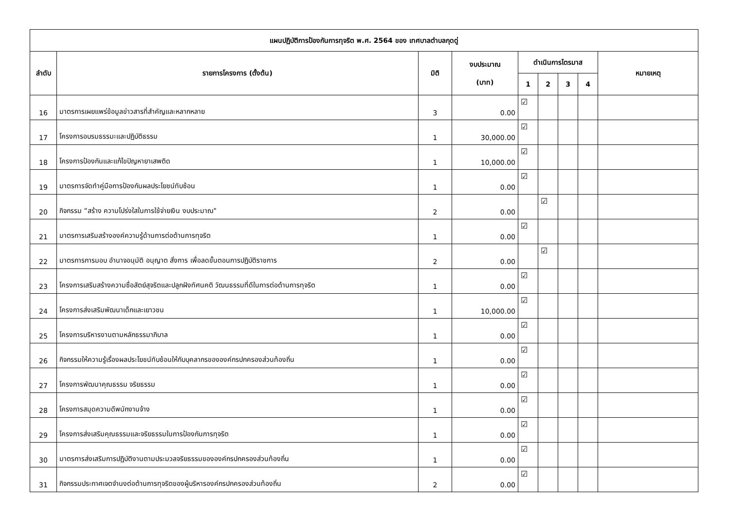| แผนปฏิบัติการป้องกันการทุจริต พ.ศ. 2564 ของ เทศบาลตำบลกุดดู่ | | | | | | | | |
| --- | --- | --- | --- | --- | --- | --- | --- | --- |
| ลำดับ | รายการโครงการ (ตั้งต้น) | มิติ | งบประมาณ (บาท) | ดำเนินการไตรมาส | | | | หมายเหตุ |
| | | | | 1 | 2 | 3 | 4 | |
| 16 | มาตรการเผยแพร่ข้อมูลข่าวสารที่สำคัญและหลากหลาย | 3 | 0.00 | ☑ | | | | |
| 17 | โครงการอบรมธรรมะและปฏิบัติธรรม | 1 | 30,000.00 | ☑ | | | | |
| 18 | โครงการป้องกันและแก้ไขปัญหายาเสพติด | 1 | 10,000.00 | ☑ | | | | |
| 19 | มาตรการจัดทำคู่มือการป้องกันผลประโยชน์ทับซ้อน | 1 | 0.00 | ☑ | | | | |
| 20 | กิจกรรม “สร้าง ความโปร่งใสในการใช้จ่ายเงิน งบประมาณ" | 2 | 0.00 | | ☑ | | | |
| 21 | มาตรการเสริมสร้างองค์ความรู้ด้านการต่อต้านการทุจริต | 1 | 0.00 | ☑ | | | | |
| 22 | มาตรการการมอบ อำนาจอนุมัติ อนุญาต สั่งการ เพื่อลดขั้นตอนการปฏิบัติราชการ | 2 | 0.00 | | ☑ | | | |
| 23 | โครงการเสริมสร้างความซื่อสัตย์สุจริตและปลูกฝังทัศนคติ วัฒนธรรมที่ดีในการต่อต้านการทุจริต | 1 | 0.00 | ☑ | | | | |
| 24 | โครงการส่งเสริมพัฒนาเด็กและเยาวชน | 1 | 10,000.00 | ☑ | | | | |
| 25 | โครงการบริหารงานตามหลักธรรมาภิบาล | 1 | 0.00 | ☑ | | | | |
| 26 | กิจกรรมให้ความรู้เรื่องผลประโยชน์ทับซ้อนให้กับบุคลากรขององค์กรปกครองส่วนท้องถิ่น | 1 | 0.00 | ☑ | | | | |
| 27 | โครงการพัฒนาคุณธรรม จริยธรรม | 1 | 0.00 | ☑ | | | | |
| 28 | โครงการสมุดความดีพนักงานจ้าง | 1 | 0.00 | ☑ | | | | |
| 29 | โครงการส่งเสริมคุณธรรมและจริยธรรมในการป้องกันการทุจริต | 1 | 0.00 | ☑ | | | | |
| 30 | มาตรการส่งเสริมการปฏิบัติงานตามประมวลจริยธรรมขององค์กรปกครองส่วนท้องถิ่น | 1 | 0.00 | ☑ | | | | |
| 31 | กิจกรรมประกาศเจตจำนงต่อต้านการทุจริตของผู้บริหารองค์กรปกครองส่วนท้องถิ่น | 2 | 0.00 | ☑ | | | | |